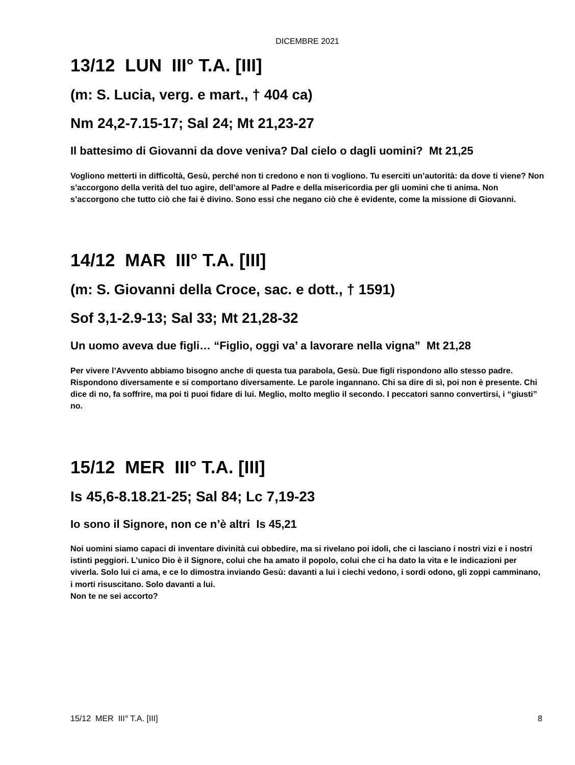DICEMBRE 2021
13/12 LUN III° T.A. [III]
(m: S. Lucia, verg. e mart., † 404 ca)
Nm 24,2-7.15-17; Sal 24; Mt 21,23-27
Il battesimo di Giovanni da dove veniva? Dal cielo o dagli uomini? Mt 21,25
Vogliono metterti in difficoltà, Gesù, perché non ti credono e non ti vogliono. Tu eserciti un’autorità: da dove ti viene? Non s’accorgono della verità del tuo agire, dell’amore al Padre e della misericordia per gli uomini che ti anima. Non s’accorgono che tutto ciò che fai è divino. Sono essi che negano ciò che è evidente, come la missione di Giovanni.
14/12 MAR III° T.A. [III]
(m: S. Giovanni della Croce, sac. e dott., † 1591)
Sof 3,1-2.9-13; Sal 33; Mt 21,28-32
Un uomo aveva due figli… “Figlio, oggi va’ a lavorare nella vigna” Mt 21,28
Per vivere l’Avvento abbiamo bisogno anche di questa tua parabola, Gesù. Due figli rispondono allo stesso padre. Rispondono diversamente e si comportano diversamente. Le parole ingannano. Chi sa dire di sì, poi non è presente. Chi dice di no, fa soffrire, ma poi ti puoi fidare di lui. Meglio, molto meglio il secondo. I peccatori sanno convertirsi, i “giusti” no.
15/12 MER III° T.A. [III]
Is 45,6-8.18.21-25; Sal 84; Lc 7,19-23
Io sono il Signore, non ce n’è altri Is 45,21
Noi uomini siamo capaci di inventare divinità cui obbedire, ma si rivelano poi idoli, che ci lasciano i nostri vizi e i nostri istinti peggiori. L’unico Dio è il Signore, colui che ha amato il popolo, colui che ci ha dato la vita e le indicazioni per viverla. Solo lui ci ama, e ce lo dimostra inviando Gesù: davanti a lui i ciechi vedono, i sordi odono, gli zoppi camminano, i morti risuscitano. Solo davanti a lui.
Non te ne sei accorto?
15/12 MER III° T.A. [III] 8